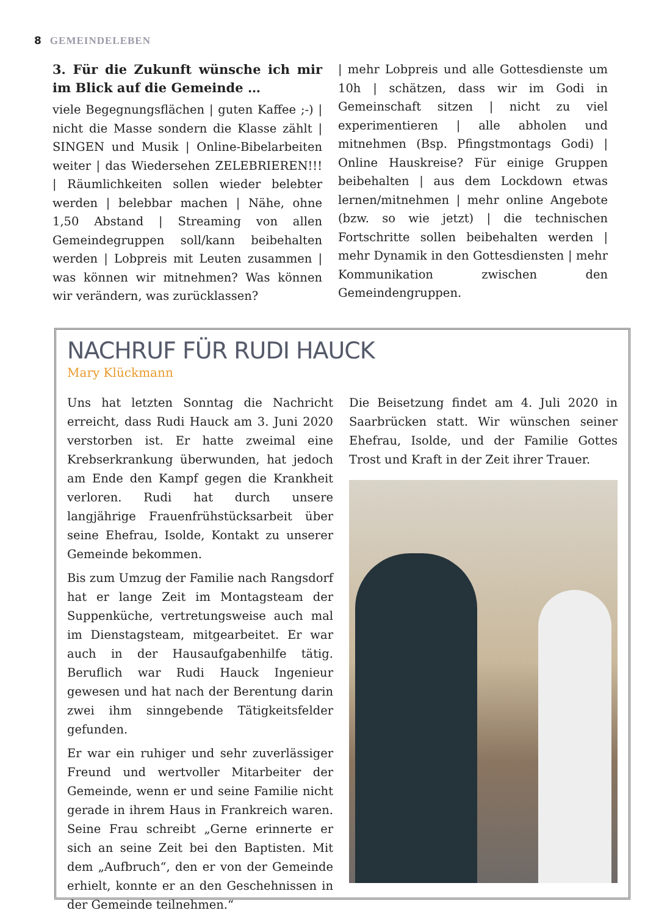8 GEMEINDELEBEN
3. Für die Zukunft wünsche ich mir im Blick auf die Gemeinde …
viele Begegnungsflächen | guten Kaffee ;-) | nicht die Masse sondern die Klasse zählt | SINGEN und Musik | Online-Bibelarbeiten weiter | das Wiedersehen ZELEBRIEREN!!! | Räumlichkeiten sollen wieder belebter werden | belebbar machen | Nähe, ohne 1,50 Abstand | Streaming von allen Gemeindegruppen soll/kann beibehalten werden | Lobpreis mit Leuten zusammen | was können wir mitnehmen? Was können wir verändern, was zurücklassen?
| mehr Lobpreis und alle Gottesdienste um 10h | schätzen, dass wir im Godi in Gemeinschaft sitzen | nicht zu viel experimentieren | alle abholen und mitnehmen (Bsp. Pfingstmontags Godi) | Online Hauskreise? Für einige Gruppen beibehalten | aus dem Lockdown etwas lernen/mitnehmen | mehr online Angebote (bzw. so wie jetzt) | die technischen Fortschritte sollen beibehalten werden | mehr Dynamik in den Gottesdiensten | mehr Kommunikation zwischen den Gemeindengruppen.
NACHRUF FÜR RUDI HAUCK
Mary Klückmann
Uns hat letzten Sonntag die Nachricht erreicht, dass Rudi Hauck am 3. Juni 2020 verstorben ist. Er hatte zweimal eine Krebserkrankung überwunden, hat jedoch am Ende den Kampf gegen die Krankheit verloren. Rudi hat durch unsere langjährige Frauenfrühstücksarbeit über seine Ehefrau, Isolde, Kontakt zu unserer Gemeinde bekommen.
Bis zum Umzug der Familie nach Rangsdorf hat er lange Zeit im Montagsteam der Suppenküche, vertretungsweise auch mal im Dienstagsteam, mitgearbeitet. Er war auch in der Hausaufgabenhilfe tätig. Beruflich war Rudi Hauck Ingenieur gewesen und hat nach der Berentung darin zwei ihm sinngebende Tätigkeitsfelder gefunden.
Er war ein ruhiger und sehr zuverlässiger Freund und wertvoller Mitarbeiter der Gemeinde, wenn er und seine Familie nicht gerade in ihrem Haus in Frankreich waren. Seine Frau schreibt „Gerne erinnerte er sich an seine Zeit bei den Baptisten. Mit dem „Aufbruch“, den er von der Gemeinde erhielt, konnte er an den Geschehnissen in der Gemeinde teilnehmen.“
Die Beisetzung findet am 4. Juli 2020 in Saarbrücken statt. Wir wünschen seiner Ehefrau, Isolde, und der Familie Gottes Trost und Kraft in der Zeit ihrer Trauer.